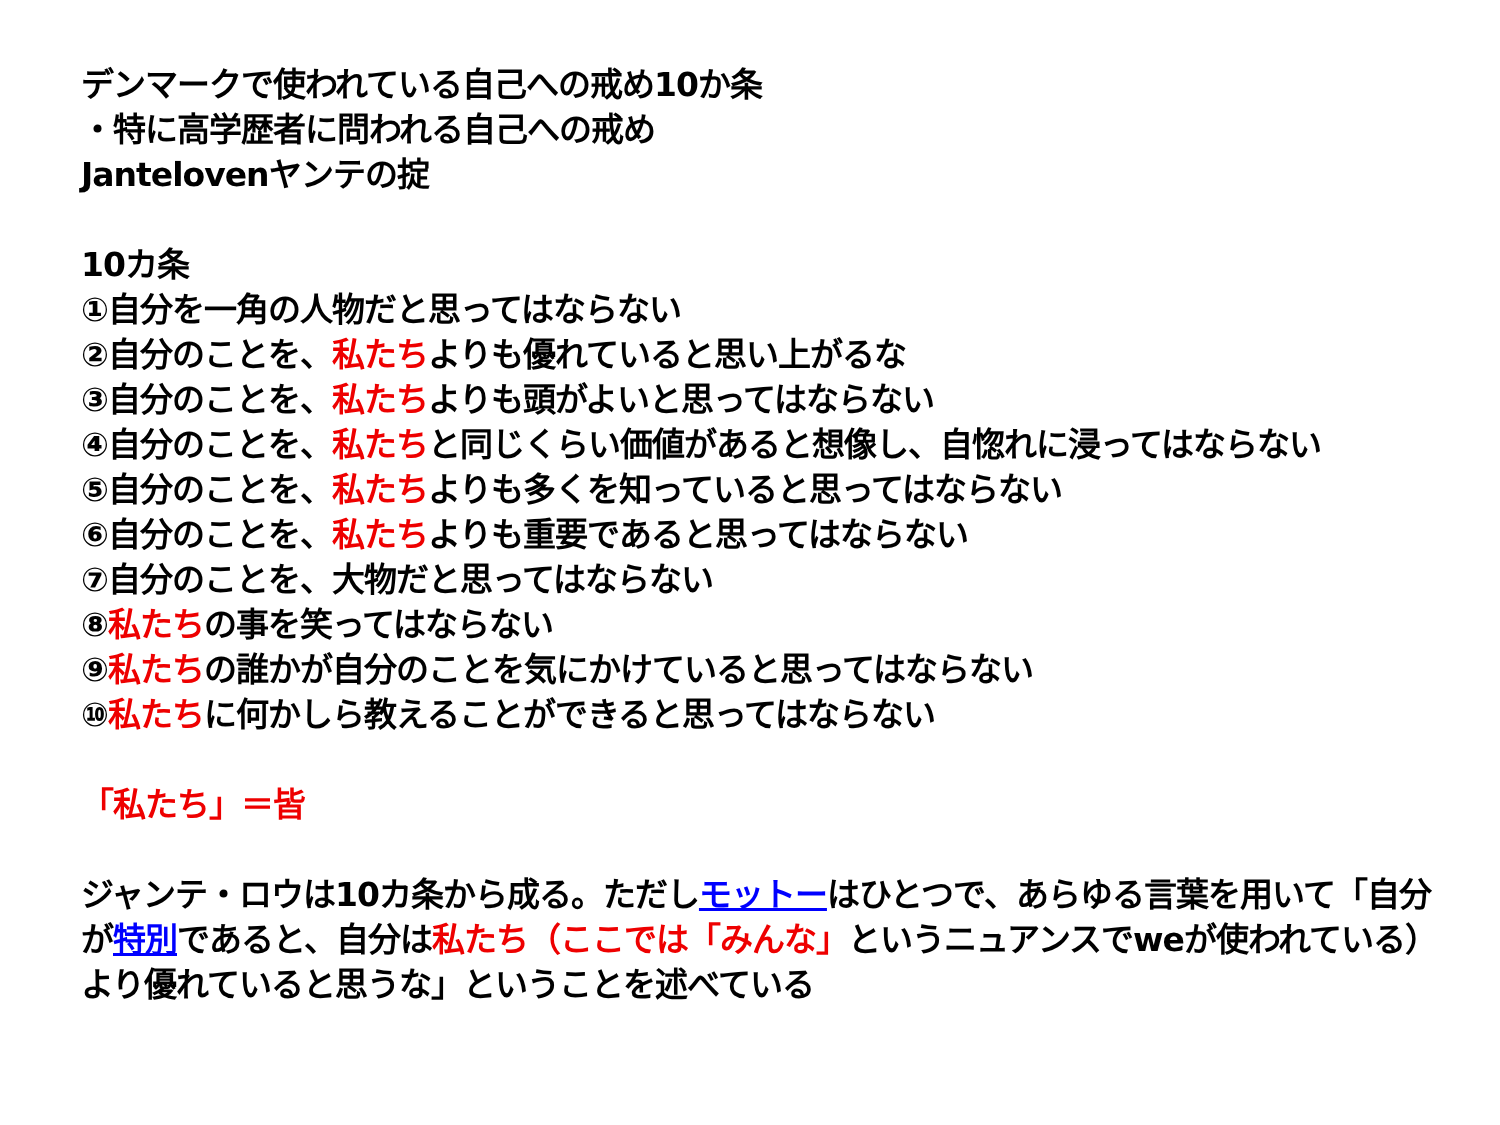デンマークで使われている自己への戒め10か条
・特に高学歴者に問われる自己への戒め
Jantelovenヤンテの掟
10カ条
①自分を一角の人物だと思ってはならない
②自分のことを、私たちよりも優れていると思い上がるな
③自分のことを、私たちよりも頭がよいと思ってはならない
④自分のことを、私たちと同じくらい価値があると想像し、自惚れに浸ってはならない
⑤自分のことを、私たちよりも多くを知っていると思ってはならない
⑥自分のことを、私たちよりも重要であると思ってはならない
⑦自分のことを、大物だと思ってはならない
⑧私たちの事を笑ってはならない
⑨私たちの誰かが自分のことを気にかけていると思ってはならない
⑩私たちに何かしら教えることができると思ってはならない
「私たち」＝皆
ジャンテ・ロウは10カ条から成る。ただしモットーはひとつで、あらゆる言葉を用いて「自分が特別であると、自分は私たち（ここでは「みんな」というニュアンスでweが使われている）より優れていると思うな」ということを述べている